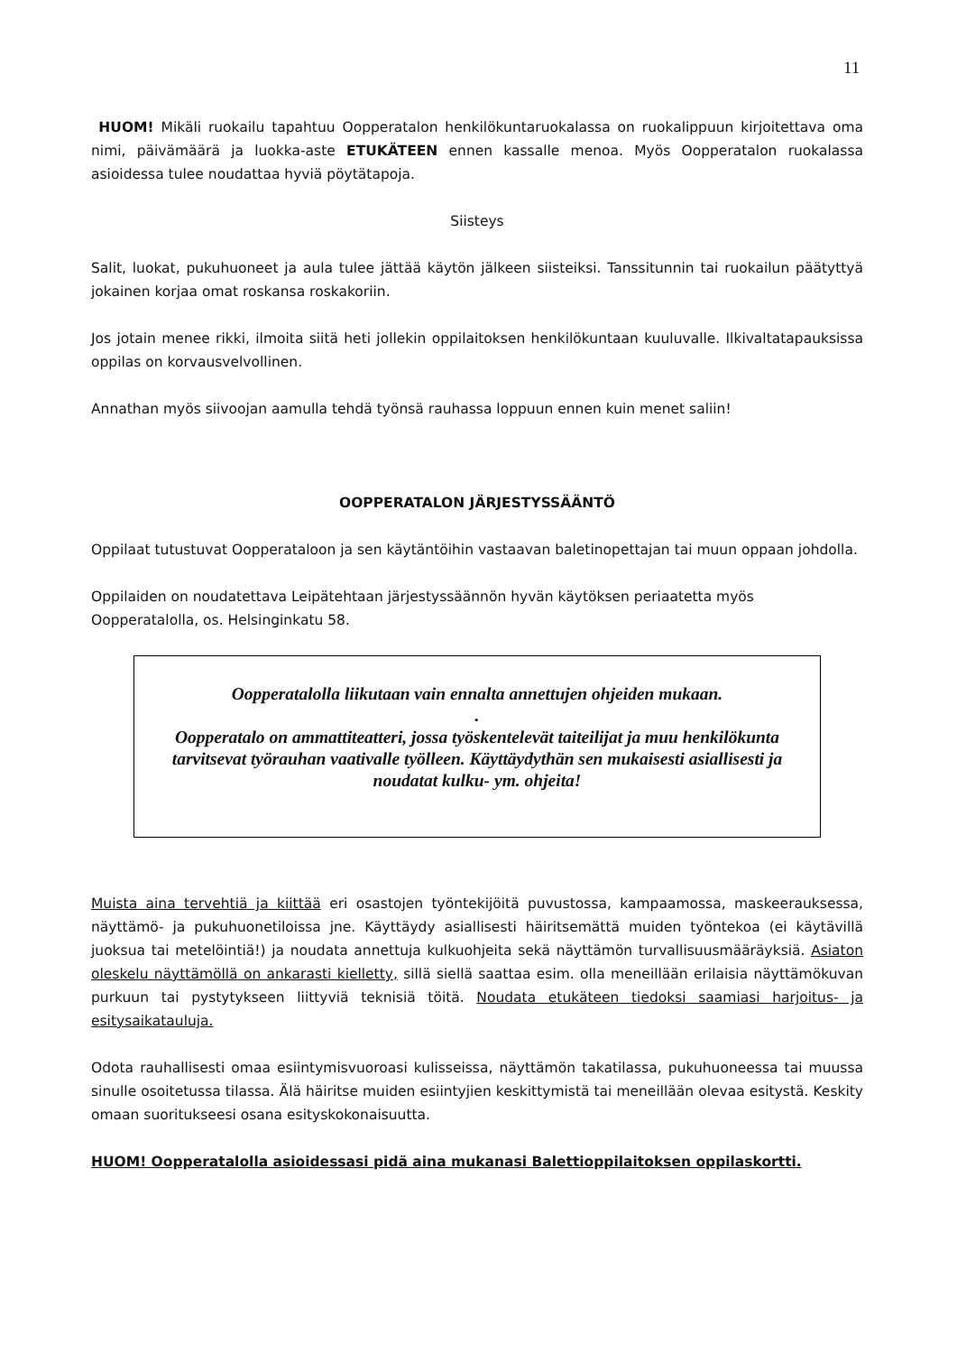11
HUOM! Mikäli ruokailu tapahtuu Oopperatalon henkilökuntaruokalassa on ruokalippuun kirjoitettava oma nimi, päivämäärä ja luokka-aste ETUKÄTEEN ennen kassalle menoa. Myös Oopperatalon ruokalassa asioidessa tulee noudattaa hyviä pöytätapoja.
Siisteys
Salit, luokat, pukuhuoneet ja aula tulee jättää käytön jälkeen siisteiksi. Tanssitunnin tai ruokailun päätyttyä jokainen korjaa omat roskansa roskakoriin.
Jos jotain menee rikki, ilmoita siitä heti jollekin oppilaitoksen henkilökuntaan kuuluvalle. Ilkivaltatapauksissa oppilas on korvausvelvollinen.
Annathan myös siivoojan aamulla tehdä työnsä rauhassa loppuun ennen kuin menet saliin!
OOPPERATALON JÄRJESTYSSÄÄNTÖ
Oppilaat tutustuvat Oopperataloon ja sen käytäntöihin vastaavan baletinopettajan tai muun oppaan johdolla.
Oppilaiden on noudatettava Leipätehtaan järjestyssäännön hyvän käytöksen periaatetta myös Oopperatalolla, os. Helsinginkatu 58.
Oopperatalolla liikutaan vain ennalta annettujen ohjeiden mukaan.
.
Oopperatalo on ammattiteatteri, jossa työskentelevät taiteilijat ja muu henkilökunta tarvitsevat työrauhan vaativalle työlleen. Käyttäydythän sen mukaisesti asiallisesti ja noudatat kulku- ym. ohjeita!
Muista aina tervehtiä ja kiittää eri osastojen työntekijöitä puvustossa, kampaamossa, maskeerauksessa, näyttämö- ja pukuhuonetiloissa jne. Käyttäydy asiallisesti häiritsemättä muiden työntekoa (ei käytävillä juoksua tai metelöintiä!) ja noudata annettuja kulkuohjeita sekä näyttämön turvallisuusmääräyksiä. Asiaton oleskelu näyttämöllä on ankarasti kielletty, sillä siellä saattaa esim. olla meneillään erilaisia näyttämökuvan purkuun tai pystytykseen liittyviä teknisiä töitä. Noudata etukäteen tiedoksi saamiasi harjoitus- ja esitysaikatauluja.
Odota rauhallisesti omaa esiintymisvuoroasi kulisseissa, näyttämön takatilassa, pukuhuoneessa tai muussa sinulle osoitetussa tilassa. Älä häiritse muiden esiintyjien keskittymistä tai meneillään olevaa esitystä. Keskity omaan suoritukseesi osana esityskokonaisuutta.
HUOM! Oopperatalolla asioidessasi pidä aina mukanasi Balettioppilaitoksen oppilaskortti.